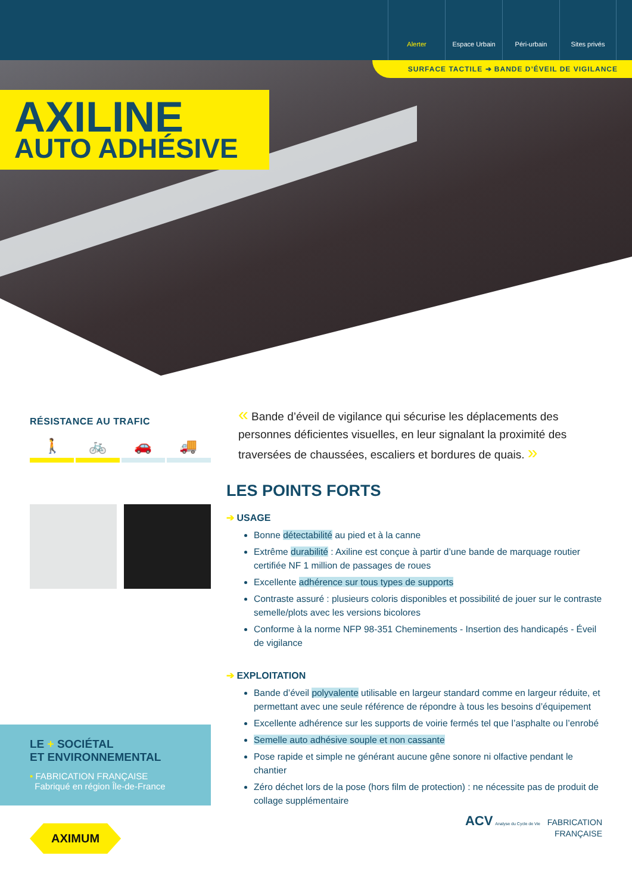Alerter Espace Urbain Péri-urbain Sites privés
SURFACE TACTILE ➔ BANDE D’ÉVEIL DE VIGILANCE
AXILINE
AUTO ADHÉSIVE
RÉSISTANCE AU TRAFIC
🚶 🚲 🚗 🚚
LE + SOCIÉTAL
ET ENVIRONNEMENTAL
• FABRICATION FRANÇAISE
Fabriqué en région Île-de-France
AXIMUM
« Bande d’éveil de vigilance qui sécurise les déplacements des personnes déficientes visuelles, en leur signalant la proximité des traversées de chaussées, escaliers et bordures de quais. »
LES POINTS FORTS
➔ USAGE
Bonne détectabilité au pied et à la canne
Extrême durabilité : Axiline est conçue à partir d’une bande de marquage routier certifiée NF 1 million de passages de roues
Excellente adhérence sur tous types de supports
Contraste assuré : plusieurs coloris disponibles et possibilité de jouer sur le contraste semelle/plots avec les versions bicolores
Conforme à la norme NFP 98-351 Cheminements - Insertion des handicapés - Éveil de vigilance
➔ EXPLOITATION
Bande d’éveil polyvalente utilisable en largeur standard comme en largeur réduite, et permettant avec une seule référence de répondre à tous les besoins d’équipement
Excellente adhérence sur les supports de voirie fermés tel que l’asphalte ou l’enrobé
Semelle auto adhésive souple et non cassante
Pose rapide et simple ne générant aucune gêne sonore ni olfactive pendant le chantier
Zéro déchet lors de la pose (hors film de protection) : ne nécessite pas de produit de collage supplémentaire
ACV Analyse du Cycle de Vie FABRICATION
FRANÇAISE